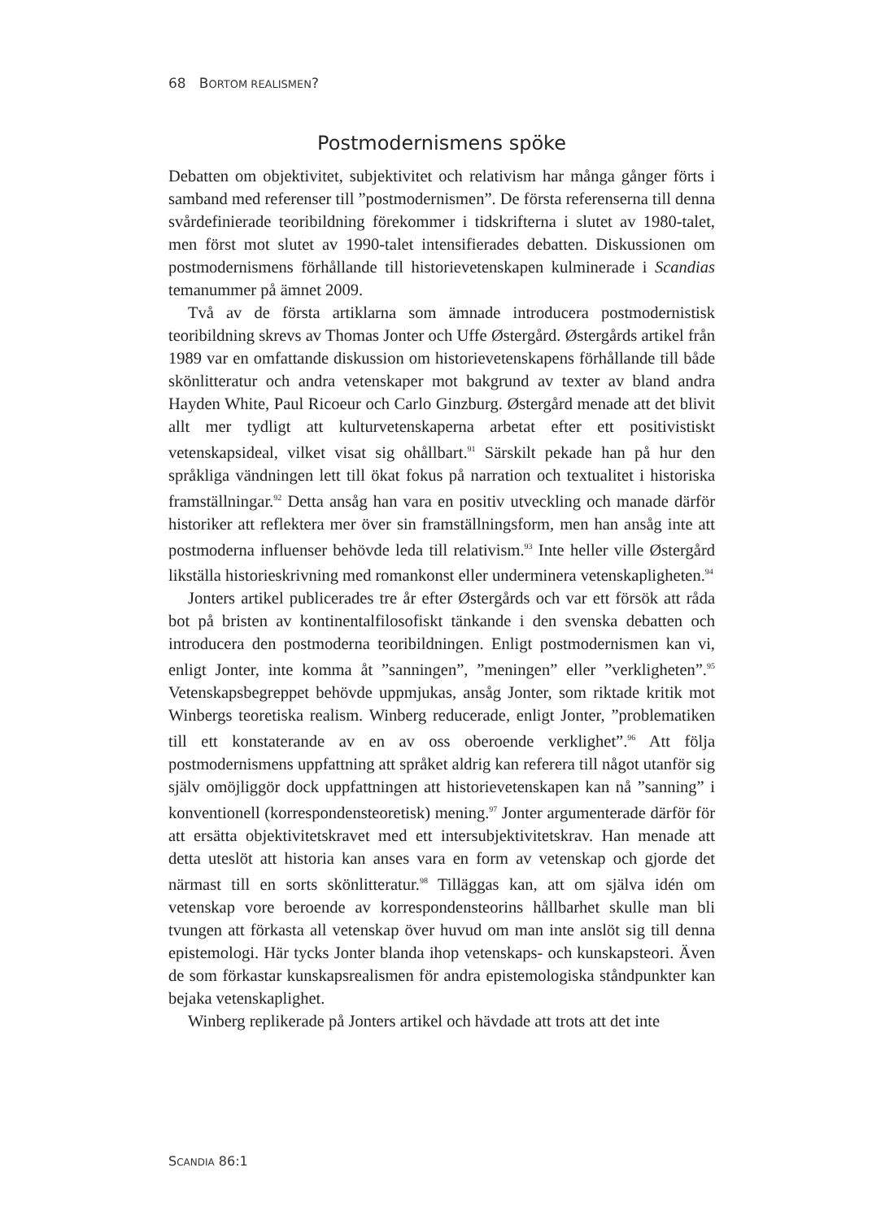68 BORTOM REALISMEN?
Postmodernismens spöke
Debatten om objektivitet, subjektivitet och relativism har många gånger förts i samband med referenser till ”postmodernismen”. De första referenserna till denna svårdefinierade teoribildning förekommer i tidskrifterna i slutet av 1980-talet, men först mot slutet av 1990-talet intensifierades debatten. Diskussionen om postmodernismens förhållande till historievetenskapen kulminerade i Scandias temanummer på ämnet 2009.
Två av de första artiklarna som ämnade introducera postmodernistisk teoribildning skrevs av Thomas Jonter och Uffe Østergård. Østergårds artikel från 1989 var en omfattande diskussion om historievetenskapens förhållande till både skönlitteratur och andra vetenskaper mot bakgrund av texter av bland andra Hayden White, Paul Ricoeur och Carlo Ginzburg. Østergård menade att det blivit allt mer tydligt att kulturvetenskaperna arbetat efter ett positivistiskt vetenskapsideal, vilket visat sig ohållbart.<sup>91</sup> Särskilt pekade han på hur den språkliga vändningen lett till ökat fokus på narration och textualitet i historiska framställningar.<sup>92</sup> Detta ansåg han vara en positiv utveckling och manade därför historiker att reflektera mer över sin framställningsform, men han ansåg inte att postmoderna influenser behövde leda till relativism.<sup>93</sup> Inte heller ville Østergård likställa historieskrivning med romankonst eller underminera vetenskapligheten.<sup>94</sup>
Jonters artikel publicerades tre år efter Østergårds och var ett försök att råda bot på bristen av kontinentalfilosofiskt tänkande i den svenska debatten och introducera den postmoderna teoribildningen. Enligt postmodernismen kan vi, enligt Jonter, inte komma åt ”sanningen”, ”meningen” eller ”verkligheten”.<sup>95</sup> Vetenskapsbegreppet behövde uppmjukas, ansåg Jonter, som riktade kritik mot Winbergs teoretiska realism. Winberg reducerade, enligt Jonter, ”problematiken till ett konstaterande av en av oss oberoende verklighet”.<sup>96</sup> Att följa postmodernismens uppfattning att språket aldrig kan referera till något utanför sig själv omöjliggör dock uppfattningen att historievetenskapen kan nå ”sanning” i konventionell (korrespondensteoretisk) mening.<sup>97</sup> Jonter argumenterade därför för att ersätta objektivitetskravet med ett intersubjektivitetskrav. Han menade att detta uteslöt att historia kan anses vara en form av vetenskap och gjorde det närmast till en sorts skönlitteratur.<sup>98</sup> Tilläggas kan, att om själva idén om vetenskap vore beroende av korrespondensteorins hållbarhet skulle man bli tvungen att förkasta all vetenskap över huvud om man inte anslöt sig till denna epistemologi. Här tycks Jonter blanda ihop vetenskaps- och kunskapsteori. Även de som förkastar kunskapsrealismen för andra epistemologiska ståndpunkter kan bejaka vetenskaplighet.
Winberg replikerade på Jonters artikel och hävdade att trots att det inte
SCANDIA 86:1